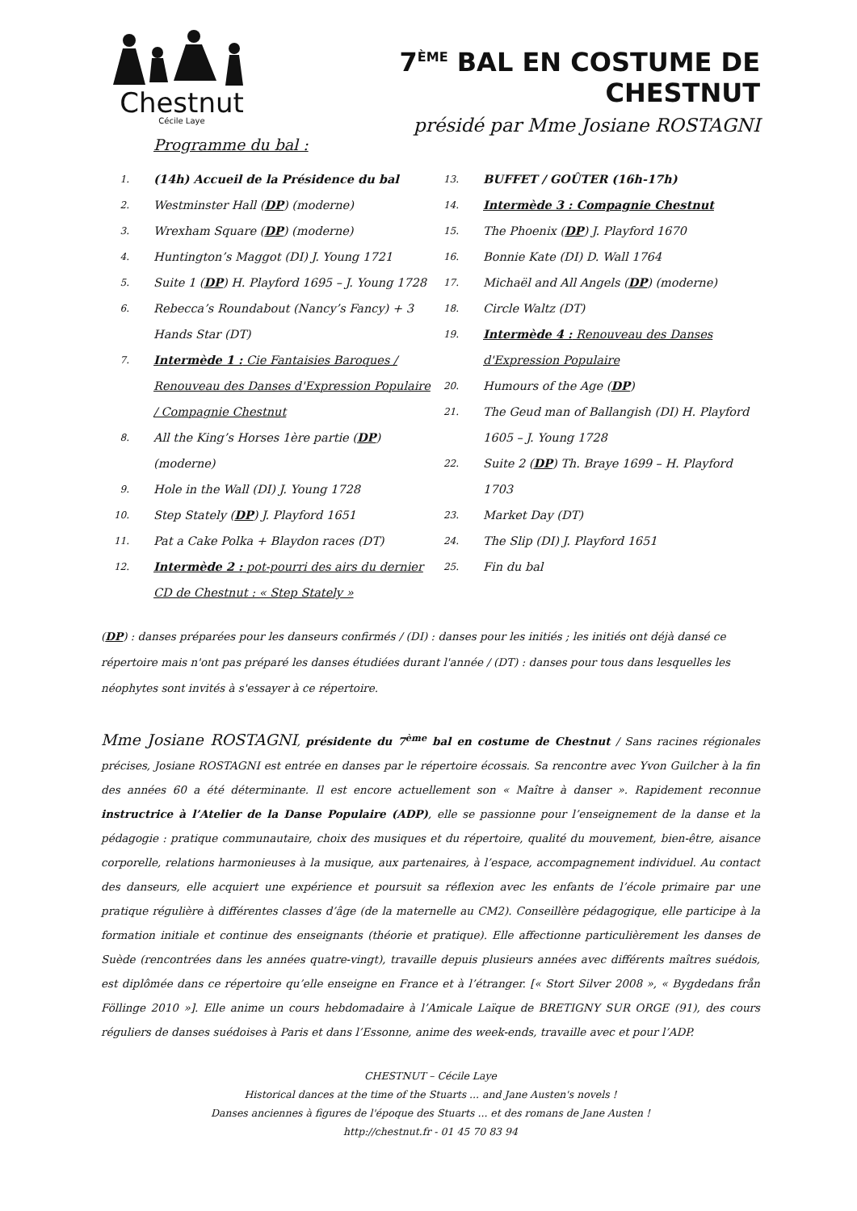Chestnut
Cécile Laye
7<sup>ÈME</sup> BAL EN COSTUME DE CHESTNUT
présidé par Mme Josiane ROSTAGNI
Programme du bal :
1. (14h) Accueil de la Présidence du bal
2. Westminster Hall (DP) (moderne)
3. Wrexham Square (DP) (moderne)
4. Huntington’s Maggot (DI) J. Young 1721
5. Suite 1 (DP) H. Playford 1695 – J. Young 1728
6. Rebecca’s Roundabout (Nancy’s Fancy) + 3 Hands Star (DT)
7. Intermède 1 : Cie Fantaisies Baroques / Renouveau des Danses d'Expression Populaire / Compagnie Chestnut
8. All the King’s Horses 1ère partie (DP) (moderne)
9. Hole in the Wall (DI) J. Young 1728
10. Step Stately (DP) J. Playford 1651
11. Pat a Cake Polka + Blaydon races (DT)
12. Intermède 2 : pot-pourri des airs du dernier CD de Chestnut : « Step Stately »
13. BUFFET / GOÛTER (16h-17h)
14. Intermède 3 : Compagnie Chestnut
15. The Phoenix (DP) J. Playford 1670
16. Bonnie Kate (DI) D. Wall 1764
17. Michaël and All Angels (DP) (moderne)
18. Circle Waltz (DT)
19. Intermède 4 : Renouveau des Danses d'Expression Populaire
20. Humours of the Age (DP)
21. The Geud man of Ballangish (DI) H. Playford 1605 – J. Young 1728
22. Suite 2 (DP) Th. Braye 1699 – H. Playford 1703
23. Market Day (DT)
24. The Slip (DI) J. Playford 1651
25. Fin du bal
(DP) : danses préparées pour les danseurs confirmés / (DI) : danses pour les initiés ; les initiés ont déjà dansé ce répertoire mais n'ont pas préparé les danses étudiées durant l'année / (DT) : danses pour tous dans lesquelles les néophytes sont invités à s'essayer à ce répertoire.
Mme Josiane ROSTAGNI, présidente du 7<sup>ème</sup> bal en costume de Chestnut / Sans racines régionales précises, Josiane ROSTAGNI est entrée en danses par le répertoire écossais. Sa rencontre avec Yvon Guilcher à la fin des années 60 a été déterminante. Il est encore actuellement son « Maître à danser ». Rapidement reconnue instructrice à l’Atelier de la Danse Populaire (ADP), elle se passionne pour l’enseignement de la danse et la pédagogie : pratique communautaire, choix des musiques et du répertoire, qualité du mouvement, bien-être, aisance corporelle, relations harmonieuses à la musique, aux partenaires, à l’espace, accompagnement individuel. Au contact des danseurs, elle acquiert une expérience et poursuit sa réflexion avec les enfants de l’école primaire par une pratique régulière à différentes classes d’âge (de la maternelle au CM2). Conseillère pédagogique, elle participe à la formation initiale et continue des enseignants (théorie et pratique). Elle affectionne particulièrement les danses de Suède (rencontrées dans les années quatre-vingt), travaille depuis plusieurs années avec différents maîtres suédois, est diplômée dans ce répertoire qu’elle enseigne en France et à l’étranger. [« Stort Silver 2008 », « Bygdedans från Föllinge 2010 »]. Elle anime un cours hebdomadaire à l’Amicale Laïque de BRETIGNY SUR ORGE (91), des cours réguliers de danses suédoises à Paris et dans l’Essonne, anime des week-ends, travaille avec et pour l’ADP.
CHESTNUT – Cécile Laye
Historical dances at the time of the Stuarts ... and Jane Austen's novels !
Danses anciennes à figures de l'époque des Stuarts ... et des romans de Jane Austen !
http://chestnut.fr - 01 45 70 83 94